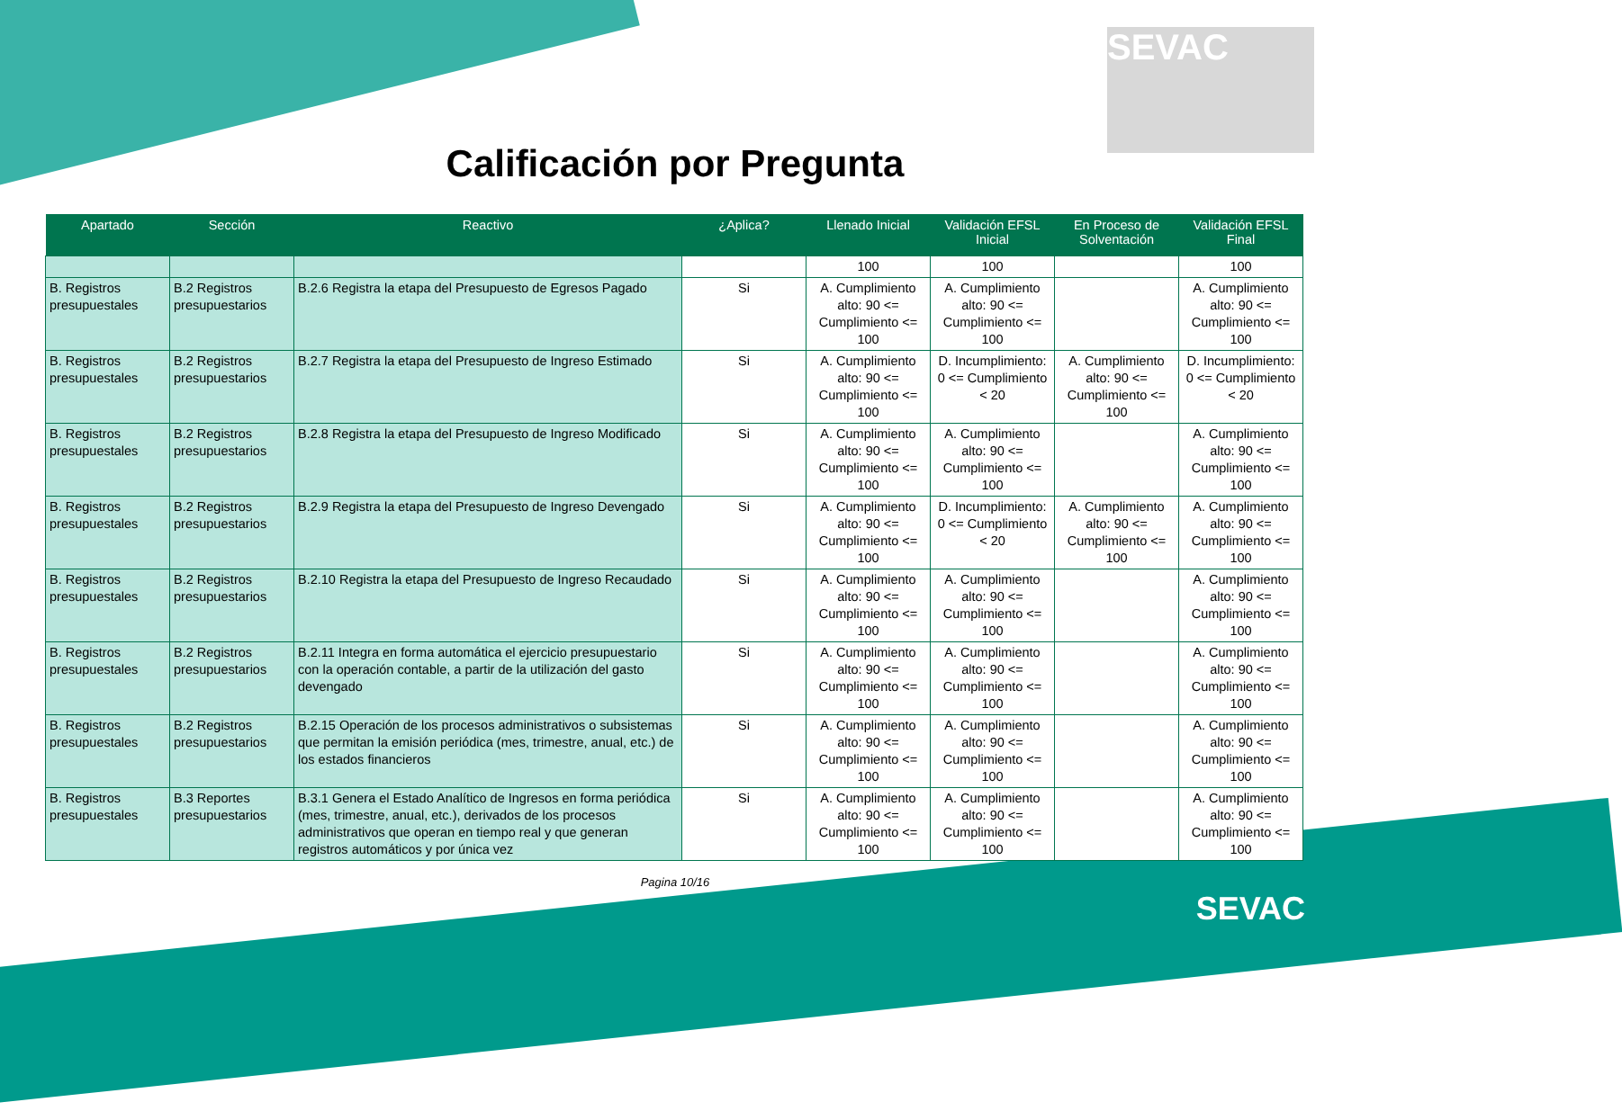SEVAC
Calificación por Pregunta
| Apartado | Sección | Reactivo | ¿Aplica? | Llenado Inicial | Validación EFSL Inicial | En Proceso de Solventación | Validación EFSL Final |
| --- | --- | --- | --- | --- | --- | --- | --- |
| | | | | 100 | 100 | | 100 |
| B. Registros presupuestales | B.2 Registros presupuestarios | B.2.6 Registra la etapa del Presupuesto de Egresos Pagado | Si | A. Cumplimiento alto: 90 <= Cumplimiento <= 100 | A. Cumplimiento alto: 90 <= Cumplimiento <= 100 | | A. Cumplimiento alto: 90 <= Cumplimiento <= 100 |
| B. Registros presupuestales | B.2 Registros presupuestarios | B.2.7 Registra la etapa del Presupuesto de Ingreso Estimado | Si | A. Cumplimiento alto: 90 <= Cumplimiento <= 100 | D. Incumplimiento: 0 <= Cumplimiento < 20 | A. Cumplimiento alto: 90 <= Cumplimiento <= 100 | D. Incumplimiento: 0 <= Cumplimiento < 20 |
| B. Registros presupuestales | B.2 Registros presupuestarios | B.2.8 Registra la etapa del Presupuesto de Ingreso Modificado | Si | A. Cumplimiento alto: 90 <= Cumplimiento <= 100 | A. Cumplimiento alto: 90 <= Cumplimiento <= 100 | | A. Cumplimiento alto: 90 <= Cumplimiento <= 100 |
| B. Registros presupuestales | B.2 Registros presupuestarios | B.2.9 Registra la etapa del Presupuesto de Ingreso Devengado | Si | A. Cumplimiento alto: 90 <= Cumplimiento <= 100 | D. Incumplimiento: 0 <= Cumplimiento < 20 | A. Cumplimiento alto: 90 <= Cumplimiento <= 100 | A. Cumplimiento alto: 90 <= Cumplimiento <= 100 |
| B. Registros presupuestales | B.2 Registros presupuestarios | B.2.10 Registra la etapa del Presupuesto de Ingreso Recaudado | Si | A. Cumplimiento alto: 90 <= Cumplimiento <= 100 | A. Cumplimiento alto: 90 <= Cumplimiento <= 100 | | A. Cumplimiento alto: 90 <= Cumplimiento <= 100 |
| B. Registros presupuestales | B.2 Registros presupuestarios | B.2.11 Integra en forma automática el ejercicio presupuestario con la operación contable, a partir de la utilización del gasto devengado | Si | A. Cumplimiento alto: 90 <= Cumplimiento <= 100 | A. Cumplimiento alto: 90 <= Cumplimiento <= 100 | | A. Cumplimiento alto: 90 <= Cumplimiento <= 100 |
| B. Registros presupuestales | B.2 Registros presupuestarios | B.2.15 Operación de los procesos administrativos o subsistemas que permitan la emisión periódica (mes, trimestre, anual, etc.) de los estados financieros | Si | A. Cumplimiento alto: 90 <= Cumplimiento <= 100 | A. Cumplimiento alto: 90 <= Cumplimiento <= 100 | | A. Cumplimiento alto: 90 <= Cumplimiento <= 100 |
| B. Registros presupuestales | B.3 Reportes presupuestarios | B.3.1 Genera el Estado Analítico de Ingresos en forma periódica (mes, trimestre, anual, etc.), derivados de los procesos administrativos que operan en tiempo real y que generan registros automáticos y por única vez | Si | A. Cumplimiento alto: 90 <= Cumplimiento <= 100 | A. Cumplimiento alto: 90 <= Cumplimiento <= 100 | | A. Cumplimiento alto: 90 <= Cumplimiento <= 100 |
Pagina 10/16
SEVAC